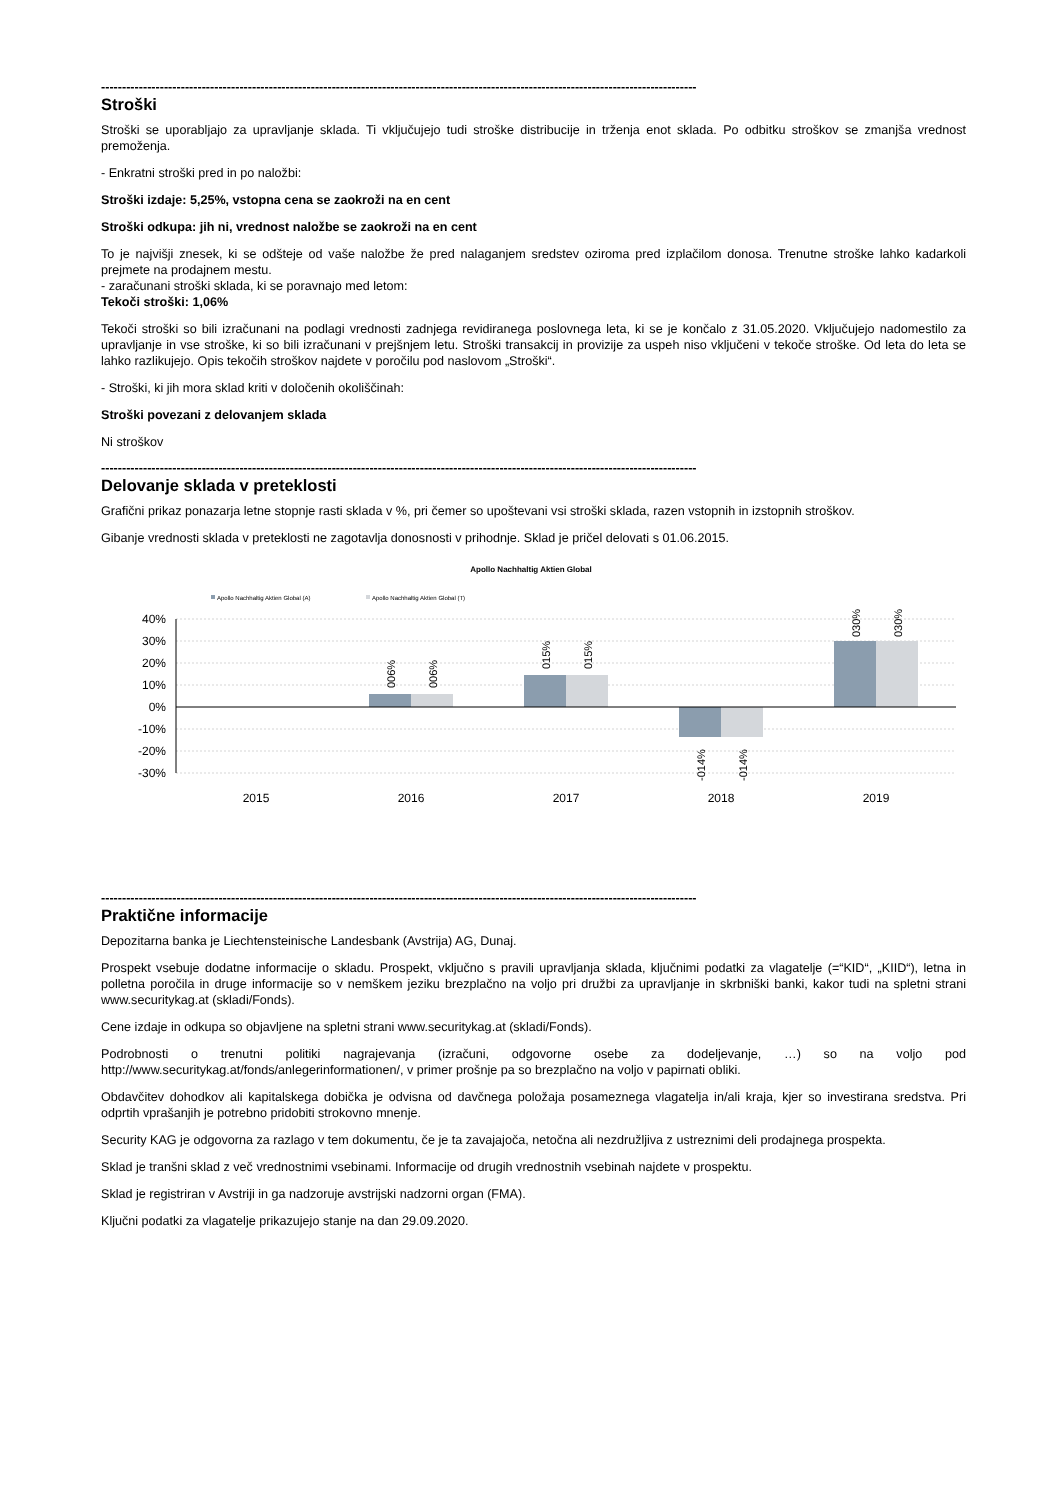----------------------------------------------------------------------------------------------------------------------------------------------
Stroški
Stroški se uporabljajo za upravljanje sklada. Ti vključujejo tudi stroške distribucije in trženja enot sklada. Po odbitku stroškov se zmanjša vrednost premoženja.
- Enkratni stroški pred in po naložbi:
Stroški izdaje: 5,25%, vstopna cena se zaokroži na en cent
Stroški odkupa: jih ni, vrednost naložbe se zaokroži na en cent
To je najvišji znesek, ki se odšteje od vaše naložbe že pred nalaganjem sredstev oziroma pred izplačilom donosa. Trenutne stroške lahko kadarkoli prejmete na prodajnem mestu.
- zaračunani stroški sklada, ki se poravnajo med letom:
Tekoči stroški: 1,06%
Tekoči stroški so bili izračunani na podlagi vrednosti zadnjega revidiranega poslovnega leta, ki se je končalo z 31.05.2020. Vključujejo nadomestilo za upravljanje in vse stroške, ki so bili izračunani v prejšnjem letu. Stroški transakcij in provizije za uspeh niso vključeni v tekoče stroške. Od leta do leta se lahko razlikujejo. Opis tekočih stroškov najdete v poročilu pod naslovom „Stroški“.
- Stroški, ki jih mora sklad kriti v določenih okoliščinah:
Stroški povezani z delovanjem sklada
Ni stroškov
----------------------------------------------------------------------------------------------------------------------------------------------
Delovanje sklada v preteklosti
Grafični prikaz ponazarja letne stopnje rasti sklada v %, pri čemer so upoštevani vsi stroški sklada, razen vstopnih in izstopnih stroškov.
Gibanje vrednosti sklada v preteklosti ne zagotavlja donosnosti v prihodnje. Sklad je pričel delovati s 01.06.2015.
Apollo Nachhaltig Aktien Global
Apollo Nachhaltig Aktien Global (A)
Apollo Nachhaltig Aktien Global (T)
40%
30%
20%
10%
0%
-10%
-20%
-30%
006%
006%
015%
015%
-014%
-014%
030%
030%
2015
2016
2017
2018
2019
----------------------------------------------------------------------------------------------------------------------------------------------
Praktične informacije
Depozitarna banka je Liechtensteinische Landesbank (Avstrija) AG, Dunaj.
Prospekt vsebuje dodatne informacije o skladu. Prospekt, vključno s pravili upravljanja sklada, ključnimi podatki za vlagatelje (=“KID“, „KIID“), letna in polletna poročila in druge informacije so v nemškem jeziku brezplačno na voljo pri družbi za upravljanje in skrbniški banki, kakor tudi na spletni strani www.securitykag.at (skladi/Fonds).
Cene izdaje in odkupa so objavljene na spletni strani www.securitykag.at (skladi/Fonds).
Podrobnosti o trenutni politiki nagrajevanja (izračuni, odgovorne osebe za dodeljevanje, …) so na voljo pod http://www.securitykag.at/fonds/anlegerinformationen/, v primer prošnje pa so brezplačno na voljo v papirnati obliki.
Obdavčitev dohodkov ali kapitalskega dobička je odvisna od davčnega položaja posameznega vlagatelja in/ali kraja, kjer so investirana sredstva. Pri odprtih vprašanjih je potrebno pridobiti strokovno mnenje.
Security KAG je odgovorna za razlago v tem dokumentu, če je ta zavajajoča, netočna ali nezdružljiva z ustreznimi deli prodajnega prospekta.
Sklad je tranšni sklad z več vrednostnimi vsebinami. Informacije od drugih vrednostnih vsebinah najdete v prospektu.
Sklad je registriran v Avstriji in ga nadzoruje avstrijski nadzorni organ (FMA).
Ključni podatki za vlagatelje prikazujejo stanje na dan 29.09.2020.